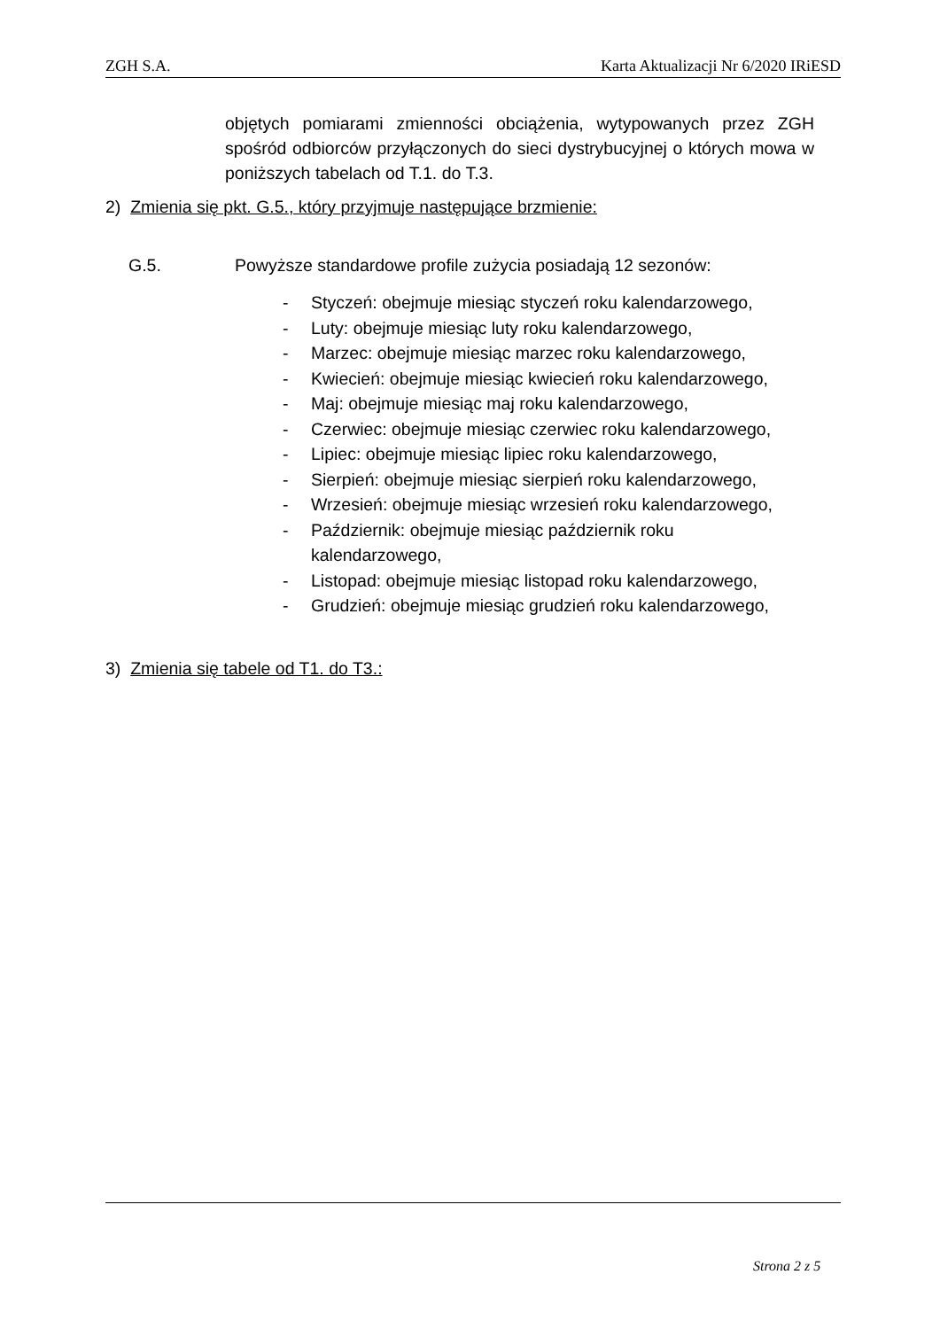ZGH S.A. Karta Aktualizacji Nr 6/2020 IRiESD
objętych pomiarami zmienności obciążenia, wytypowanych przez ZGH spośród odbiorców przyłączonych do sieci dystrybucyjnej o których mowa w poniższych tabelach od T.1. do T.3.
2) Zmienia się pkt. G.5., który przyjmuje następujące brzmienie:
G.5. Powyższe standardowe profile zużycia posiadają 12 sezonów:
- Styczeń: obejmuje miesiąc styczeń roku kalendarzowego,
- Luty: obejmuje miesiąc luty roku kalendarzowego,
- Marzec: obejmuje miesiąc marzec roku kalendarzowego,
- Kwiecień: obejmuje miesiąc kwiecień roku kalendarzowego,
- Maj: obejmuje miesiąc maj roku kalendarzowego,
- Czerwiec: obejmuje miesiąc czerwiec roku kalendarzowego,
- Lipiec: obejmuje miesiąc lipiec roku kalendarzowego,
- Sierpień: obejmuje miesiąc sierpień roku kalendarzowego,
- Wrzesień: obejmuje miesiąc wrzesień roku kalendarzowego,
- Październik: obejmuje miesiąc październik roku kalendarzowego,
- Listopad: obejmuje miesiąc listopad roku kalendarzowego,
- Grudzień: obejmuje miesiąc grudzień roku kalendarzowego,
3) Zmienia się tabele od T1. do T3.:
Strona 2 z 5